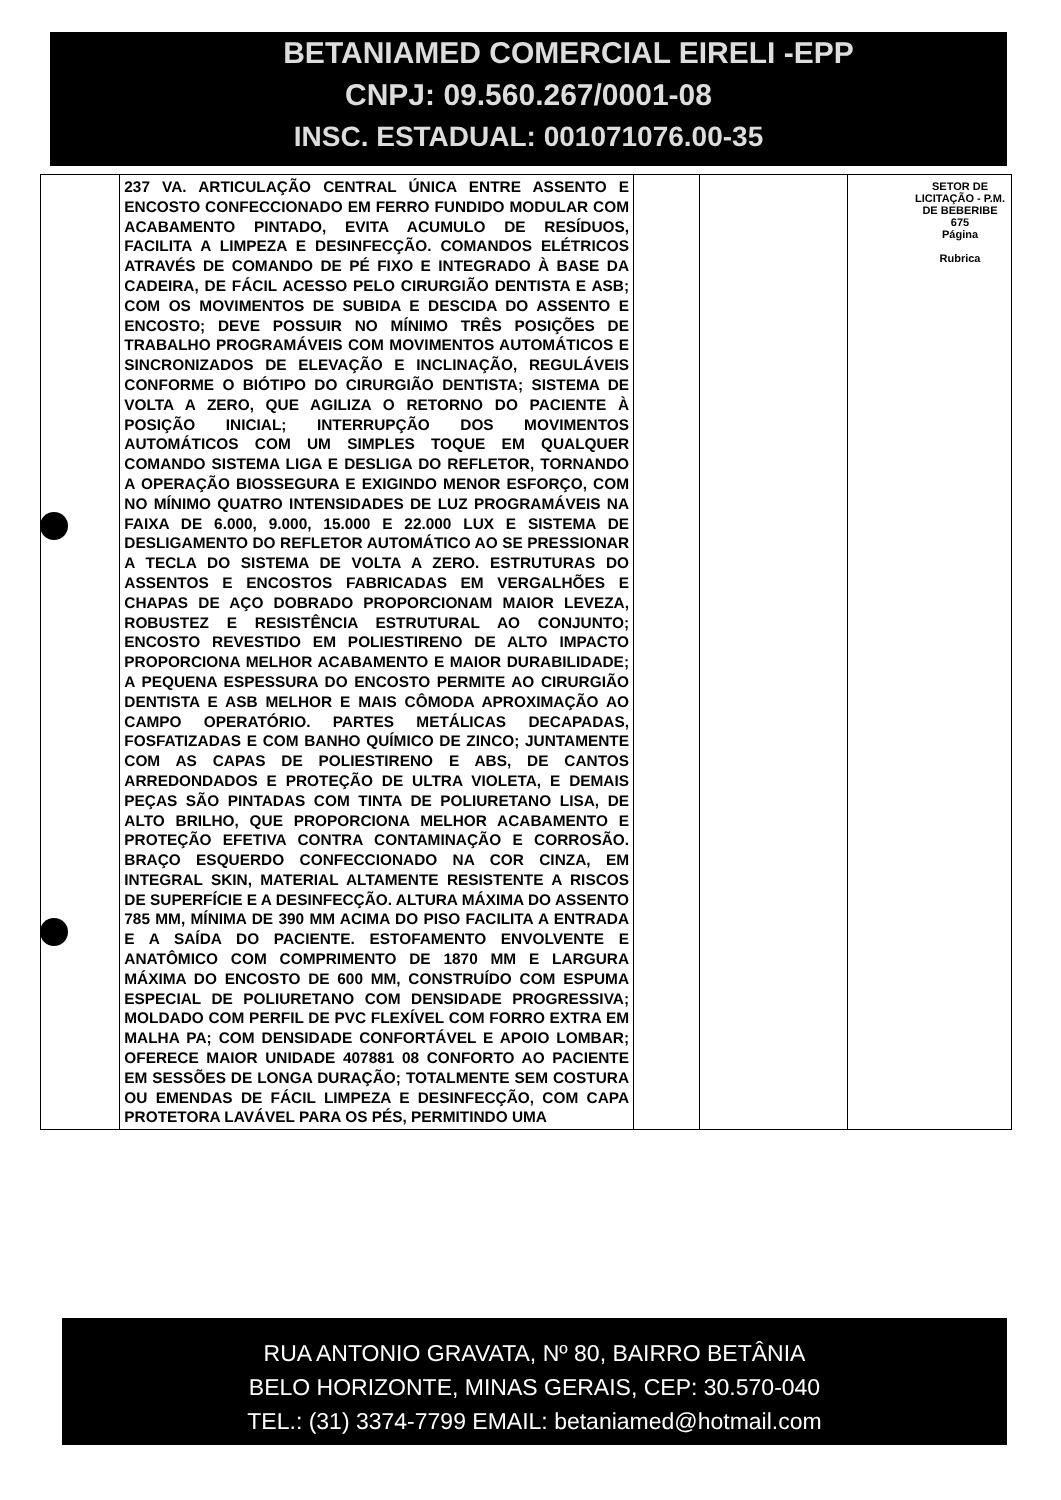BETANIAMED COMERCIAL EIRELI -EPP
CNPJ: 09.560.267/0001-08
INSC. ESTADUAL: 001071076.00-35
| | 237 VA. ARTICULAÇÃO CENTRAL ÚNICA ENTRE ASSENTO E ENCOSTO CONFECCIONADO EM FERRO FUNDIDO MODULAR COM ACABAMENTO PINTADO, EVITA ACUMULO DE RESÍDUOS, FACILITA A LIMPEZA E DESINFECÇÃO. COMANDOS ELÉTRICOS ATRAVÉS DE COMANDO DE PÉ FIXO E INTEGRADO À BASE DA CADEIRA, DE FÁCIL ACESSO PELO CIRURGIÃO DENTISTA E ASB; COM OS MOVIMENTOS DE SUBIDA E DESCIDA DO ASSENTO E ENCOSTO; DEVE POSSUIR NO MÍNIMO TRÊS POSIÇÕES DE TRABALHO PROGRAMÁVEIS COM MOVIMENTOS AUTOMÁTICOS E SINCRONIZADOS DE ELEVAÇÃO E INCLINAÇÃO, REGULÁVEIS CONFORME O BIÓTIPO DO CIRURGIÃO DENTISTA; SISTEMA DE VOLTA A ZERO, QUE AGILIZA O RETORNO DO PACIENTE À POSIÇÃO INICIAL; INTERRUPÇÃO DOS MOVIMENTOS AUTOMÁTICOS COM UM SIMPLES TOQUE EM QUALQUER COMANDO SISTEMA LIGA E DESLIGA DO REFLETOR, TORNANDO A OPERAÇÃO BIOSSEGURA E EXIGINDO MENOR ESFORÇO, COM NO MÍNIMO QUATRO INTENSIDADES DE LUZ PROGRAMÁVEIS NA FAIXA DE 6.000, 9.000, 15.000 E 22.000 LUX E SISTEMA DE DESLIGAMENTO DO REFLETOR AUTOMÁTICO AO SE PRESSIONAR A TECLA DO SISTEMA DE VOLTA A ZERO. ESTRUTURAS DO ASSENTOS E ENCOSTOS FABRICADAS EM VERGALHÕES E CHAPAS DE AÇO DOBRADO PROPORCIONAM MAIOR LEVEZA, ROBUSTEZ E RESISTÊNCIA ESTRUTURAL AO CONJUNTO; ENCOSTO REVESTIDO EM POLIESTIRENO DE ALTO IMPACTO PROPORCIONA MELHOR ACABAMENTO E MAIOR DURABILIDADE; A PEQUENA ESPESSURA DO ENCOSTO PERMITE AO CIRURGIÃO DENTISTA E ASB MELHOR E MAIS CÔMODA APROXIMAÇÃO AO CAMPO OPERATÓRIO. PARTES METÁLICAS DECAPADAS, FOSFATIZADAS E COM BANHO QUÍMICO DE ZINCO; JUNTAMENTE COM AS CAPAS DE POLIESTIRENO E ABS, DE CANTOS ARREDONDADOS E PROTEÇÃO DE ULTRA VIOLETA, E DEMAIS PEÇAS SÃO PINTADAS COM TINTA DE POLIURETANO LISA, DE ALTO BRILHO, QUE PROPORCIONA MELHOR ACABAMENTO E PROTEÇÃO EFETIVA CONTRA CONTAMINAÇÃO E CORROSÃO. BRAÇO ESQUERDO CONFECCIONADO NA COR CINZA, EM INTEGRAL SKIN, MATERIAL ALTAMENTE RESISTENTE A RISCOS DE SUPERFÍCIE E A DESINFECÇÃO. ALTURA MÁXIMA DO ASSENTO 785 MM, MÍNIMA DE 390 MM ACIMA DO PISO FACILITA A ENTRADA E A SAÍDA DO PACIENTE. ESTOFAMENTO ENVOLVENTE E ANATÔMICO COM COMPRIMENTO DE 1870 MM E LARGURA MÁXIMA DO ENCOSTO DE 600 MM, CONSTRUÍDO COM ESPUMA ESPECIAL DE POLIURETANO COM DENSIDADE PROGRESSIVA; MOLDADO COM PERFIL DE PVC FLEXÍVEL COM FORRO EXTRA EM MALHA PA; COM DENSIDADE CONFORTÁVEL E APOIO LOMBAR; OFERECE MAIOR UNIDADE 407881 08 CONFORTO AO PACIENTE EM SESSÕES DE LONGA DURAÇÃO; TOTALMENTE SEM COSTURA OU EMENDAS DE FÁCIL LIMPEZA E DESINFECÇÃO, COM CAPA PROTETORA LAVÁVEL PARA OS PÉS, PERMITINDO UMA | | | |
SETOR DE LICITAÇÃO - P.M. DE BEBERIBE
675
Página
Rubrica
RUA ANTONIO GRAVATA, Nº 80, BAIRRO BETÂNIA
BELO HORIZONTE, MINAS GERAIS, CEP: 30.570-040
TEL.: (31) 3374-7799 EMAIL: betaniamed@hotmail.com